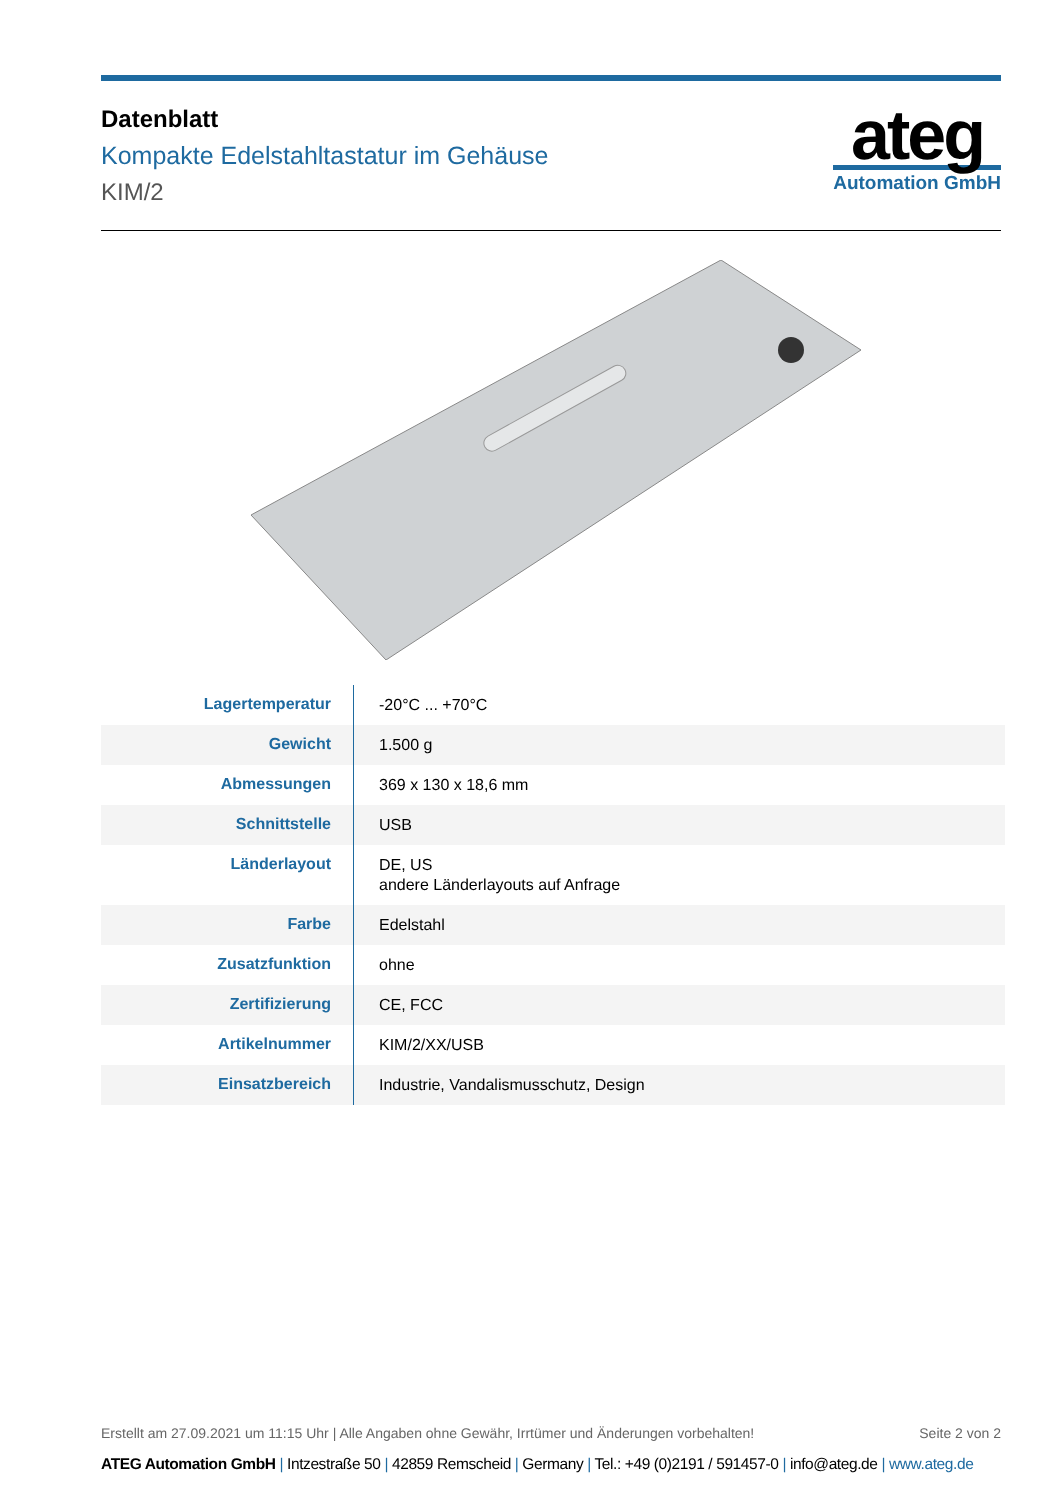Datenblatt
Kompakte Edelstahltastatur im Gehäuse
KIM/2
ateg
Automation GmbH
| Lagertemperatur | -20°C ... +70°C |
| Gewicht | 1.500 g |
| Abmessungen | 369 x 130 x 18,6 mm |
| Schnittstelle | USB |
| Länderlayout | DE, US andere Länderlayouts auf Anfrage |
| Farbe | Edelstahl |
| Zusatzfunktion | ohne |
| Zertifizierung | CE, FCC |
| Artikelnummer | KIM/2/XX/USB |
| Einsatzbereich | Industrie, Vandalismusschutz, Design |
Erstellt am 27.09.2021 um 11:15 Uhr | Alle Angaben ohne Gewähr, Irrtümer und Änderungen vorbehalten!
Seite 2 von 2
ATEG Automation GmbH | Intzestraße 50 | 42859 Remscheid | Germany | Tel.: +49 (0)2191 / 591457-0 | info@ateg.de | www.ateg.de